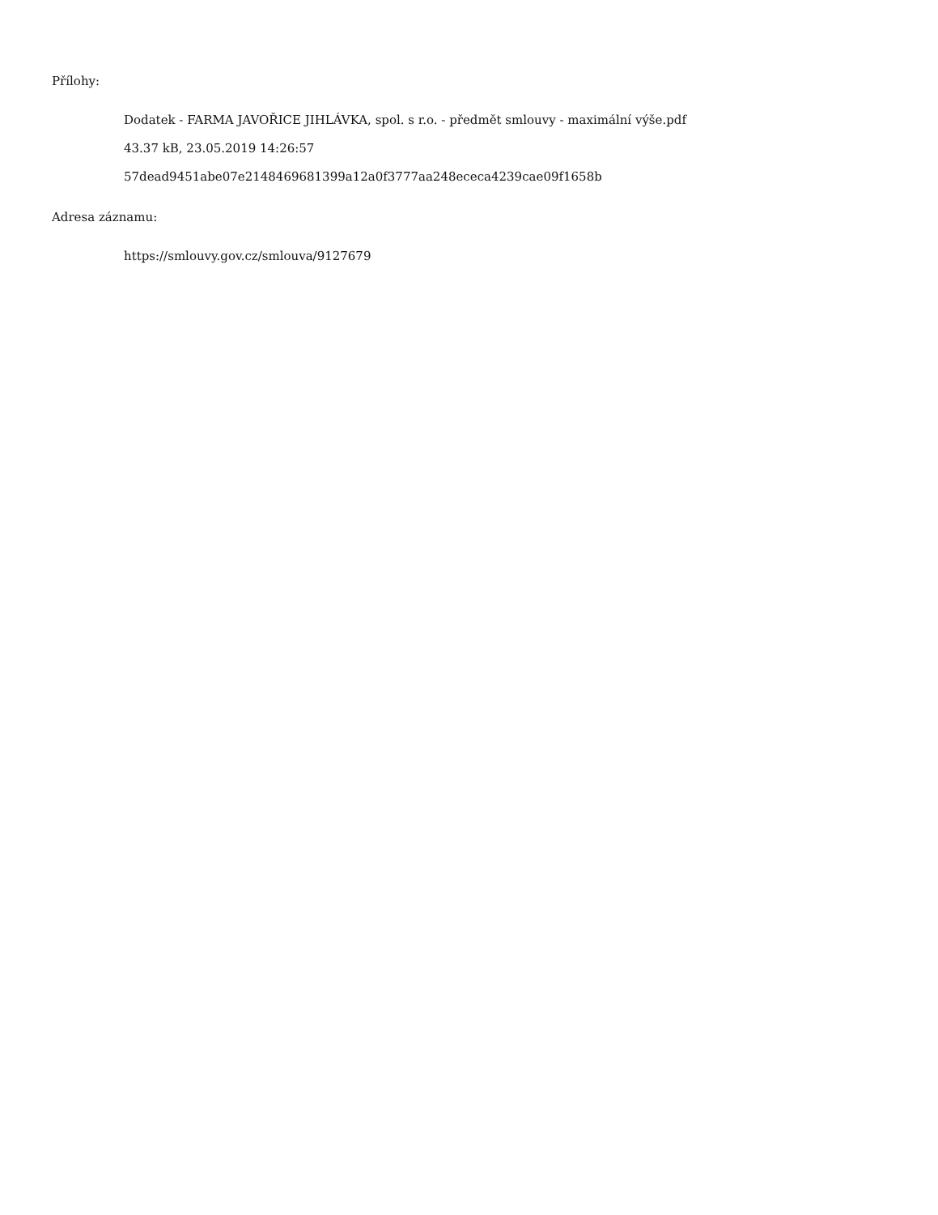Přílohy:
Dodatek - FARMA JAVOŘICE JIHLÁVKA, spol. s r.o. - předmět smlouvy - maximální výše.pdf
43.37 kB, 23.05.2019 14:26:57
57dead9451abe07e2148469681399a12a0f3777aa248ececa4239cae09f1658b
Adresa záznamu:
https://smlouvy.gov.cz/smlouva/9127679